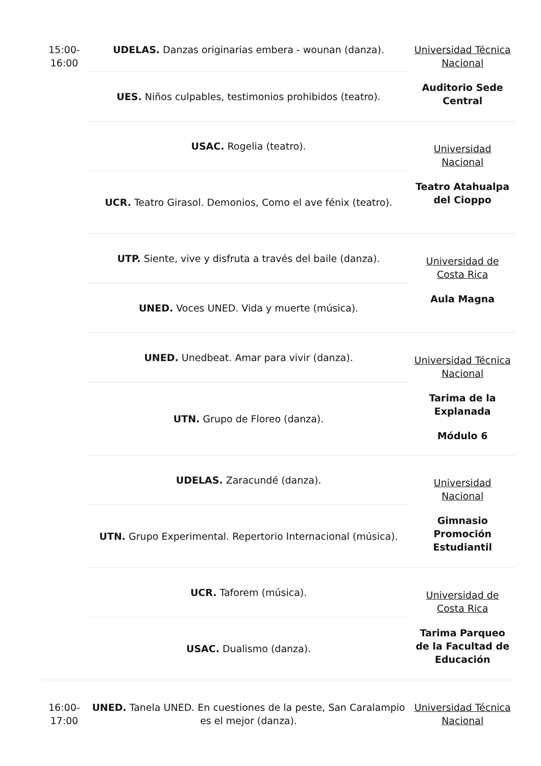| 15:00-16:00 | UDELAS. Danzas originarias embera - wounan (danza). | Universidad Técnica Nacional Auditorio Sede Central |
| | UES. Niños culpables, testimonios prohibidos (teatro). | |
| | USAC. Rogelia (teatro). | Universidad Nacional Teatro Atahualpa del Cioppo |
| | UCR. Teatro Girasol. Demonios, Como el ave fénix (teatro). | |
| | UTP. Siente, vive y disfruta a través del baile (danza). | Universidad de Costa Rica Aula Magna |
| | UNED. Voces UNED. Vida y muerte (música). | |
| | UNED. Unedbeat. Amar para vivir (danza). | Universidad Técnica Nacional Tarima de la Explanada Módulo 6 |
| | UTN. Grupo de Floreo (danza). | |
| | UDELAS. Zaracundé (danza). | Universidad Nacional Gimnasio Promoción Estudiantil |
| | UTN. Grupo Experimental. Repertorio Internacional (música). | |
| | UCR. Taforem (música). | Universidad de Costa Rica Tarima Parqueo de la Facultad de Educación |
| | USAC. Dualismo (danza). | |
| 16:00-17:00 | UNED. Tanela UNED. En cuestiones de la peste, San Caralampio es el mejor (danza). | Universidad Técnica Nacional |